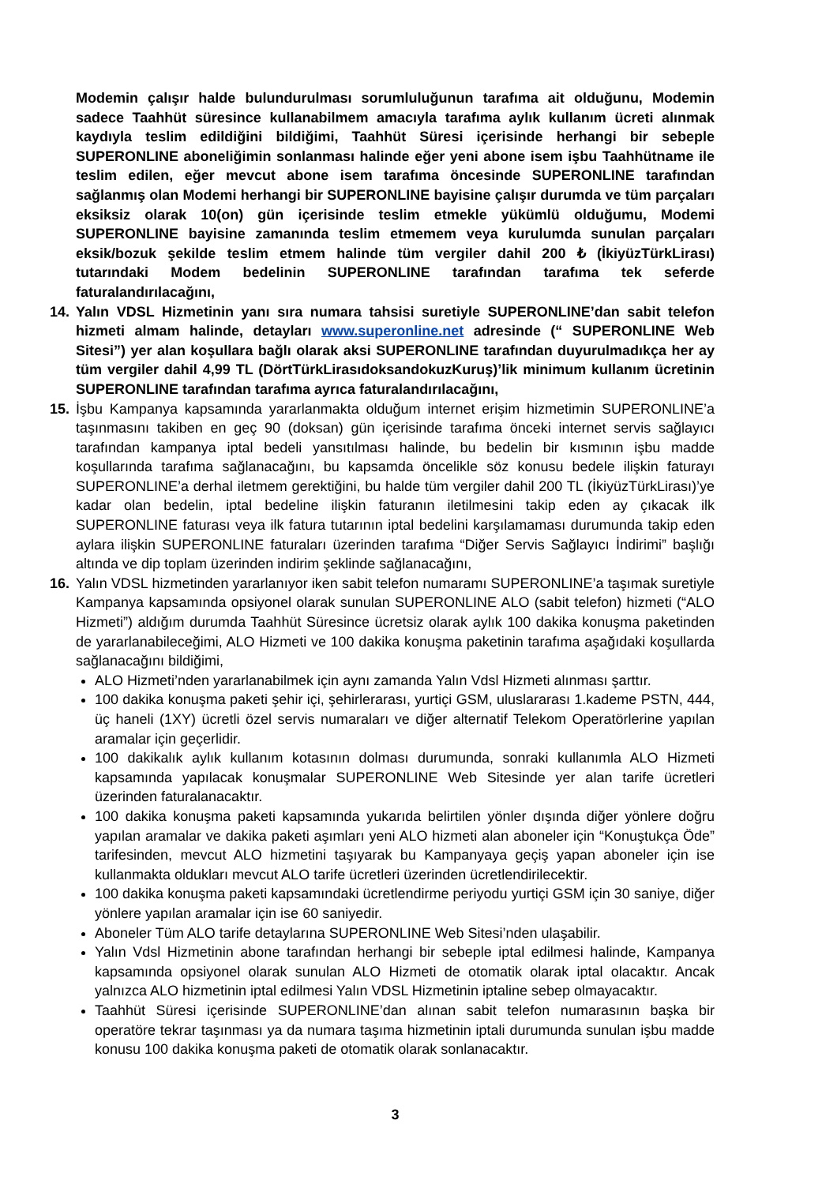Modemin çalışır halde bulundurulması sorumluluğunun tarafıma ait olduğunu, Modemin sadece Taahhüt süresince kullanabilmem amacıyla tarafıma aylık kullanım ücreti alınmak kaydıyla teslim edildiğini bildiğimi, Taahhüt Süresi içerisinde herhangi bir sebeple SUPERONLINE aboneliğimin sonlanması halinde eğer yeni abone isem işbu Taahhütname ile teslim edilen, eğer mevcut abone isem tarafıma öncesinde SUPERONLINE tarafından sağlanmış olan Modemi herhangi bir SUPERONLINE bayisine çalışır durumda ve tüm parçaları eksiksiz olarak 10(on) gün içerisinde teslim etmekle yükümlü olduğumu, Modemi SUPERONLINE bayisine zamanında teslim etmemem veya kurulumda sunulan parçaları eksik/bozuk şekilde teslim etmem halinde tüm vergiler dahil 200 ₺ (İkiyüzTürkLirası) tutarındaki Modem bedelinin SUPERONLINE tarafından tarafıma tek seferde faturalandırılacağını,
14. Yalın VDSL Hizmetinin yanı sıra numara tahsisi suretiyle SUPERONLINE’dan sabit telefon hizmeti almam halinde, detayları www.superonline.net adresinde (“ SUPERONLINE Web Sitesi”) yer alan koşullara bağlı olarak aksi SUPERONLINE tarafından duyurulmadıkça her ay tüm vergiler dahil 4,99 TL (DörtTürkLirasıdoksandokuzKuruş)’lik minimum kullanım ücretinin SUPERONLINE tarafından tarafıma ayrıca faturalandırılacağını,
15. İşbu Kampanya kapsamında yararlanmakta olduğum internet erişim hizmetimin SUPERONLINE’a taşınmasını takiben en geç 90 (doksan) gün içerisinde tarafıma önceki internet servis sağlayıcı tarafından kampanya iptal bedeli yansıtılması halinde, bu bedelin bir kısmının işbu madde koşullarında tarafıma sağlanacağını, bu kapsamda öncelikle söz konusu bedele ilişkin faturayı SUPERONLINE’a derhal iletmem gerektiğini, bu halde tüm vergiler dahil 200 TL (İkiyüzTürkLirası)’ye kadar olan bedelin, iptal bedeline ilişkin faturanın iletilmesini takip eden ay çıkacak ilk SUPERONLINE faturası veya ilk fatura tutarının iptal bedelini karşılamaması durumunda takip eden aylara ilişkin SUPERONLINE faturaları üzerinden tarafıma “Diğer Servis Sağlayıcı İndirimi” başlığı altında ve dip toplam üzerinden indirim şeklinde sağlanacağını,
16. Yalın VDSL hizmetinden yararlanıyor iken sabit telefon numaramı SUPERONLINE’a taşımak suretiyle Kampanya kapsamında opsiyonel olarak sunulan SUPERONLINE ALO (sabit telefon) hizmeti (“ALO Hizmeti”) aldığım durumda Taahhüt Süresince ücretsiz olarak aylık 100 dakika konuşma paketinden de yararlanabileceğimi, ALO Hizmeti ve 100 dakika konuşma paketinin tarafıma aşağıdaki koşullarda sağlanacağını bildiğimi,
ALO Hizmeti’nden yararlanabilmek için aynı zamanda Yalın Vdsl Hizmeti alınması şarttır.
100 dakika konuşma paketi şehir içi, şehirlerarası, yurtiçi GSM, uluslararası 1.kademe PSTN, 444, üç haneli (1XY) ücretli özel servis numaraları ve diğer alternatif Telekom Operatörlerine yapılan aramalar için geçerlidir.
100 dakikalık aylık kullanım kotasının dolması durumunda, sonraki kullanımla ALO Hizmeti kapsamında yapılacak konuşmalar SUPERONLINE Web Sitesinde yer alan tarife ücretleri üzerinden faturalanacaktır.
100 dakika konuşma paketi kapsamında yukarıda belirtilen yönler dışında diğer yönlere doğru yapılan aramalar ve dakika paketi aşımları yeni ALO hizmeti alan aboneler için “Konuştukça Öde” tarifesinden, mevcut ALO hizmetini taşıyarak bu Kampanyaya geçiş yapan aboneler için ise kullanmakta oldukları mevcut ALO tarife ücretleri üzerinden ücretlendirilecektir.
100 dakika konuşma paketi kapsamındaki ücretlendirme periyodu yurtiçi GSM için 30 saniye, diğer yönlere yapılan aramalar için ise 60 saniyedir.
Aboneler Tüm ALO tarife detaylarına SUPERONLINE Web Sitesi’nden ulaşabilir.
Yalın Vdsl Hizmetinin abone tarafından herhangi bir sebeple iptal edilmesi halinde, Kampanya kapsamında opsiyonel olarak sunulan ALO Hizmeti de otomatik olarak iptal olacaktır. Ancak yalnızca ALO hizmetinin iptal edilmesi Yalın VDSL Hizmetinin iptaline sebep olmayacaktır.
Taahhüt Süresi içerisinde SUPERONLINE’dan alınan sabit telefon numarasının başka bir operatöre tekrar taşınması ya da numara taşıma hizmetinin iptali durumunda sunulan işbu madde konusu 100 dakika konuşma paketi de otomatik olarak sonlanacaktır.
3